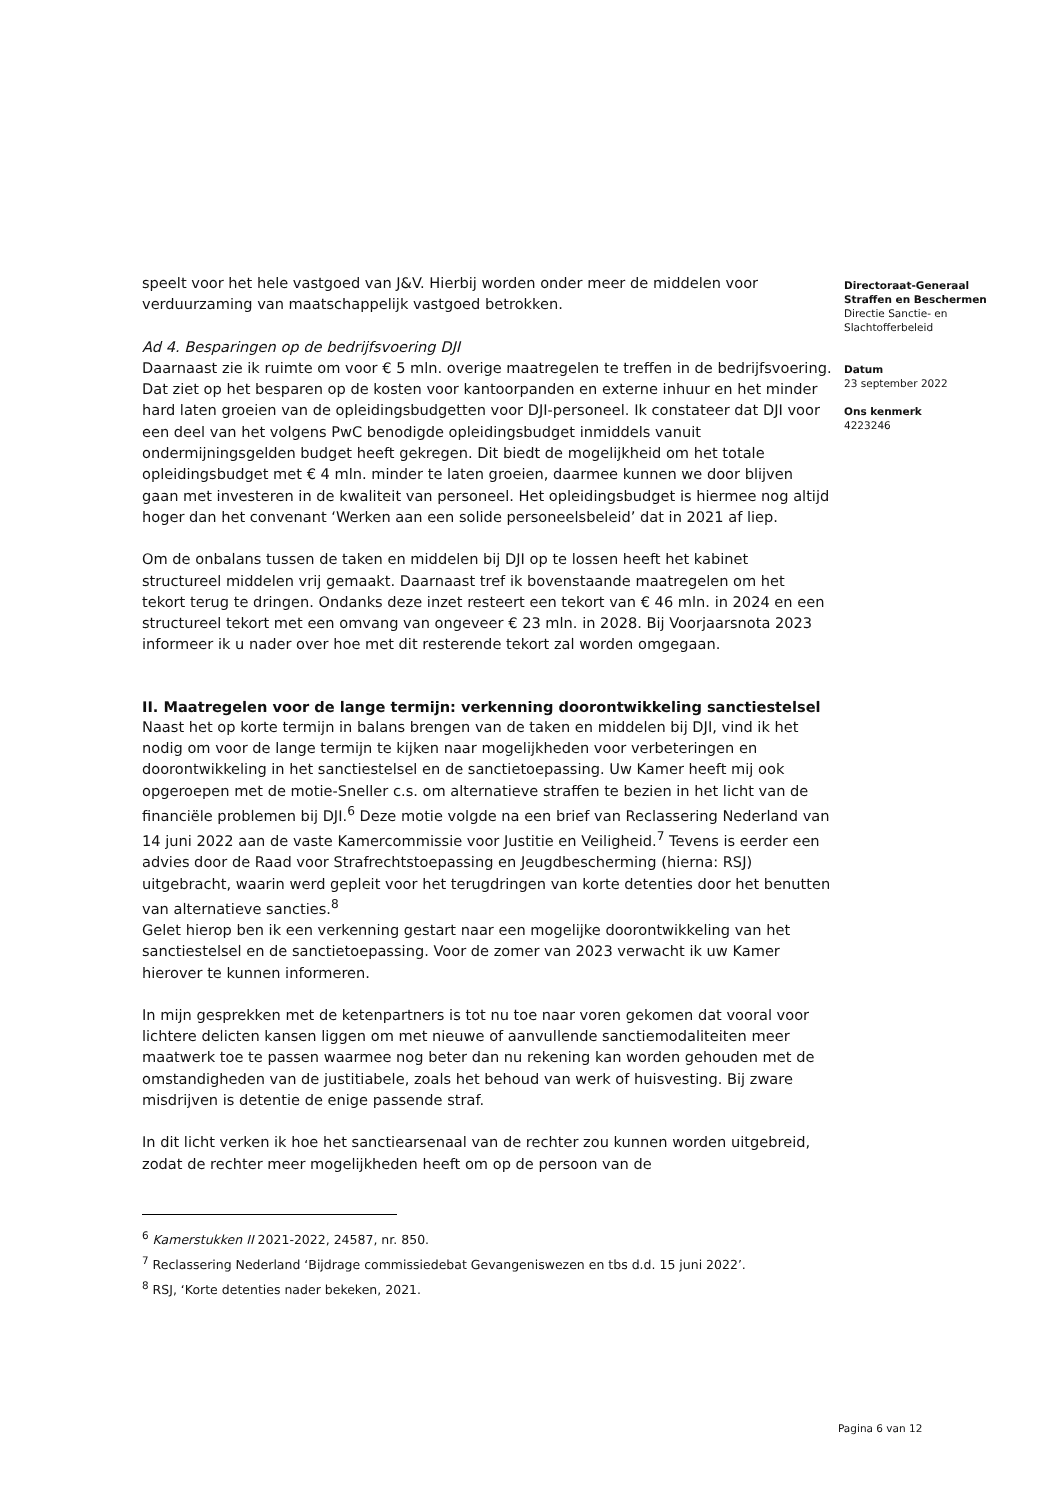speelt voor het hele vastgoed van J&V. Hierbij worden onder meer de middelen voor verduurzaming van maatschappelijk vastgoed betrokken.
Ad 4. Besparingen op de bedrijfsvoering DJI
Daarnaast zie ik ruimte om voor € 5 mln. overige maatregelen te treffen in de bedrijfsvoering. Dat ziet op het besparen op de kosten voor kantoorpanden en externe inhuur en het minder hard laten groeien van de opleidingsbudgetten voor DJI-personeel. Ik constateer dat DJI voor een deel van het volgens PwC benodigde opleidingsbudget inmiddels vanuit ondermijningsgelden budget heeft gekregen. Dit biedt de mogelijkheid om het totale opleidingsbudget met € 4 mln. minder te laten groeien, daarmee kunnen we door blijven gaan met investeren in de kwaliteit van personeel. Het opleidingsbudget is hiermee nog altijd hoger dan het convenant ‘Werken aan een solide personeelsbeleid’ dat in 2021 af liep.
Om de onbalans tussen de taken en middelen bij DJI op te lossen heeft het kabinet structureel middelen vrij gemaakt. Daarnaast tref ik bovenstaande maatregelen om het tekort terug te dringen. Ondanks deze inzet resteert een tekort van € 46 mln. in 2024 en een structureel tekort met een omvang van ongeveer € 23 mln. in 2028. Bij Voorjaarsnota 2023 informeer ik u nader over hoe met dit resterende tekort zal worden omgegaan.
II. Maatregelen voor de lange termijn: verkenning doorontwikkeling sanctiestelsel
Naast het op korte termijn in balans brengen van de taken en middelen bij DJI, vind ik het nodig om voor de lange termijn te kijken naar mogelijkheden voor verbeteringen en doorontwikkeling in het sanctiestelsel en de sanctietoepassing. Uw Kamer heeft mij ook opgeroepen met de motie-Sneller c.s. om alternatieve straffen te bezien in het licht van de financiële problemen bij DJI.<sup>6</sup> Deze motie volgde na een brief van Reclassering Nederland van 14 juni 2022 aan de vaste Kamercommissie voor Justitie en Veiligheid.<sup>7</sup> Tevens is eerder een advies door de Raad voor Strafrechtstoepassing en Jeugdbescherming (hierna: RSJ) uitgebracht, waarin werd gepleit voor het terugdringen van korte detenties door het benutten van alternatieve sancties.<sup>8</sup>
Gelet hierop ben ik een verkenning gestart naar een mogelijke doorontwikkeling van het sanctiestelsel en de sanctietoepassing. Voor de zomer van 2023 verwacht ik uw Kamer hierover te kunnen informeren.
In mijn gesprekken met de ketenpartners is tot nu toe naar voren gekomen dat vooral voor lichtere delicten kansen liggen om met nieuwe of aanvullende sanctiemodaliteiten meer maatwerk toe te passen waarmee nog beter dan nu rekening kan worden gehouden met de omstandigheden van de justitiabele, zoals het behoud van werk of huisvesting. Bij zware misdrijven is detentie de enige passende straf.
In dit licht verken ik hoe het sanctiearsenaal van de rechter zou kunnen worden uitgebreid, zodat de rechter meer mogelijkheden heeft om op de persoon van de
<sup>6</sup> Kamerstukken II 2021-2022, 24587, nr. 850.
<sup>7</sup> Reclassering Nederland ‘Bijdrage commissiedebat Gevangeniswezen en tbs d.d. 15 juni 2022’.
<sup>8</sup> RSJ, ‘Korte detenties nader bekeken, 2021.
Directoraat-Generaal
Straffen en Beschermen
Directie Sanctie- en
Slachtofferbeleid
Datum
23 september 2022
Ons kenmerk
4223246
Pagina 6 van 12